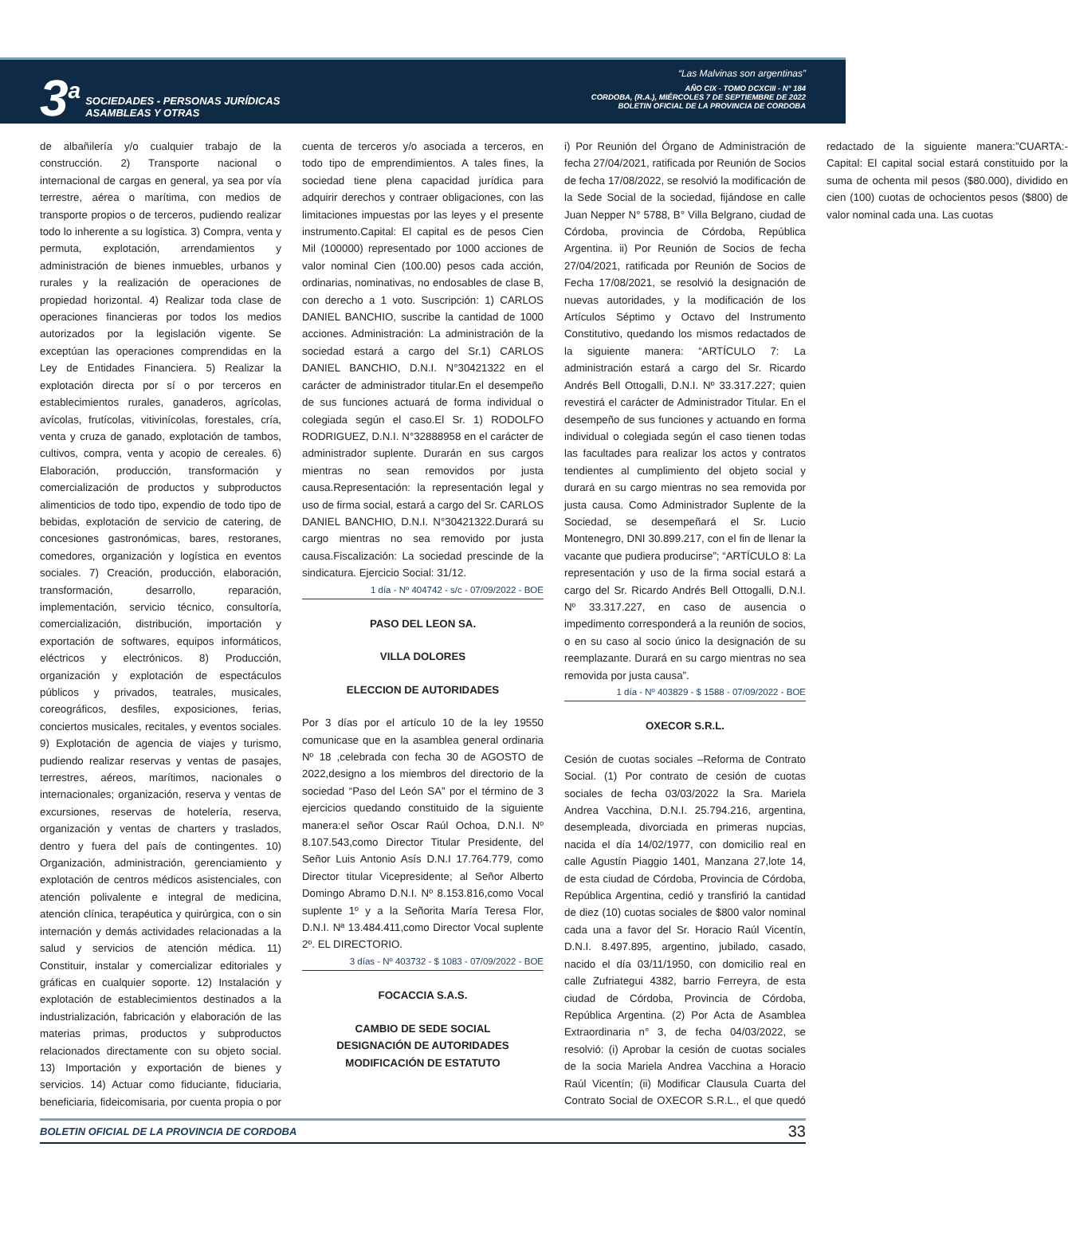3<sup>a</sup>
SOCIEDADES - PERSONAS JURÍDICAS
ASAMBLEAS Y OTRAS
“Las Malvinas son argentinas”
AÑO CIX - TOMO DCXCIII - N° 184
CORDOBA, (R.A.), MIÉRCOLES 7 DE SEPTIEMBRE DE 2022
BOLETIN OFICIAL DE LA PROVINCIA DE CORDOBA
de albañilería y/o cualquier trabajo de la construcción. 2) Transporte nacional o internacional de cargas en general, ya sea por vía terrestre, aérea o marítima, con medios de transporte propios o de terceros, pudiendo realizar todo lo inherente a su logística. 3) Compra, venta y permuta, explotación, arrendamientos y administración de bienes inmuebles, urbanos y rurales y la realización de operaciones de propiedad horizontal. 4) Realizar toda clase de operaciones financieras por todos los medios autorizados por la legislación vigente. Se exceptúan las operaciones comprendidas en la Ley de Entidades Financiera. 5) Realizar la explotación directa por sí o por terceros en establecimientos rurales, ganaderos, agrícolas, avícolas, frutícolas, vitivinícolas, forestales, cría, venta y cruza de ganado, explotación de tambos, cultivos, compra, venta y acopio de cereales. 6) Elaboración, producción, transformación y comercialización de productos y subproductos alimenticios de todo tipo, expendio de todo tipo de bebidas, explotación de servicio de catering, de concesiones gastronómicas, bares, restoranes, comedores, organización y logística en eventos sociales. 7) Creación, producción, elaboración, transformación, desarrollo, reparación, implementación, servicio técnico, consultoría, comercialización, distribución, importación y exportación de softwares, equipos informáticos, eléctricos y electrónicos. 8) Producción, organización y explotación de espectáculos públicos y privados, teatrales, musicales, coreográficos, desfiles, exposiciones, ferias, conciertos musicales, recitales, y eventos sociales. 9) Explotación de agencia de viajes y turismo, pudiendo realizar reservas y ventas de pasajes, terrestres, aéreos, marítimos, nacionales o internacionales; organización, reserva y ventas de excursiones, reservas de hotelería, reserva, organización y ventas de charters y traslados, dentro y fuera del país de contingentes. 10) Organización, administración, gerenciamiento y explotación de centros médicos asistenciales, con atención polivalente e integral de medicina, atención clínica, terapéutica y quirúrgica, con o sin internación y demás actividades relacionadas a la salud y servicios de atención médica. 11) Constituir, instalar y comercializar editoriales y gráficas en cualquier soporte. 12) Instalación y explotación de establecimientos destinados a la industrialización, fabricación y elaboración de las materias primas, productos y subproductos relacionados directamente con su objeto social. 13) Importación y exportación de bienes y servicios. 14) Actuar como fiduciante, fiduciaria, beneficiaria, fideicomisaria, por cuenta propia o por cuenta de terceros y/o asociada a terceros, en todo tipo de emprendimientos. A tales fines, la sociedad tiene plena capacidad jurídica para adquirir derechos y contraer obligaciones, con las limitaciones impuestas por las leyes y el presente instrumento.Capital: El capital es de pesos Cien Mil (100000) representado por 1000 acciones de valor nominal Cien (100.00) pesos cada acción, ordinarias, nominativas, no endosables de clase B, con derecho a 1 voto. Suscripción: 1) CARLOS DANIEL BANCHIO, suscribe la cantidad de 1000 acciones. Administración: La administración de la sociedad estará a cargo del Sr.1) CARLOS DANIEL BANCHIO, D.N.I. N°30421322 en el carácter de administrador titular.En el desempeño de sus funciones actuará de forma individual o colegiada según el caso.El Sr. 1) RODOLFO RODRIGUEZ, D.N.I. N°32888958 en el carácter de administrador suplente. Durarán en sus cargos mientras no sean removidos por justa causa.Representación: la representación legal y uso de firma social, estará a cargo del Sr. CARLOS DANIEL BANCHIO, D.N.I. N°30421322.Durará su cargo mientras no sea removido por justa causa.Fiscalización: La sociedad prescinde de la sindicatura. Ejercicio Social: 31/12.
1 día - Nº 404742 - s/c - 07/09/2022 - BOE
PASO DEL LEON SA.
VILLA DOLORES
ELECCION DE AUTORIDADES
Por 3 días por el artículo 10 de la ley 19550 comunicase que en la asamblea general ordinaria Nº 18 ,celebrada con fecha 30 de AGOSTO de 2022,designo a los miembros del directorio de la sociedad “Paso del León SA” por el término de 3 ejercicios quedando constituido de la siguiente manera:el señor Oscar Raúl Ochoa, D.N.I. Nº 8.107.543,como Director Titular Presidente, del Señor Luis Antonio Asís D.N.I 17.764.779, como Director titular Vicepresidente; al Señor Alberto Domingo Abramo D.N.I. Nº 8.153.816,como Vocal suplente 1º y a la Señorita María Teresa Flor, D.N.I. Nª 13.484.411,como Director Vocal suplente 2º. EL DIRECTORIO.
3 días - Nº 403732 - $ 1083 - 07/09/2022 - BOE
FOCACCIA S.A.S.
CAMBIO DE SEDE SOCIAL
DESIGNACIÓN DE AUTORIDADES
MODIFICACIÓN DE ESTATUTO
i) Por Reunión del Órgano de Administración de fecha 27/04/2021, ratificada por Reunión de Socios de fecha 17/08/2022, se resolvió la modificación de la Sede Social de la sociedad, fijándose en calle Juan Nepper N° 5788, B° Villa Belgrano, ciudad de Córdoba, provincia de Córdoba, República Argentina. ii) Por Reunión de Socios de fecha 27/04/2021, ratificada por Reunión de Socios de Fecha 17/08/2021, se resolvió la designación de nuevas autoridades, y la modificación de los Artículos Séptimo y Octavo del Instrumento Constitutivo, quedando los mismos redactados de la siguiente manera: “ARTÍCULO 7: La administración estará a cargo del Sr. Ricardo Andrés Bell Ottogalli, D.N.I. Nº 33.317.227; quien revestirá el carácter de Administrador Titular. En el desempeño de sus funciones y actuando en forma individual o colegiada según el caso tienen todas las facultades para realizar los actos y contratos tendientes al cumplimiento del objeto social y durará en su cargo mientras no sea removida por justa causa. Como Administrador Suplente de la Sociedad, se desempeñará el Sr. Lucio Montenegro, DNI 30.899.217, con el fin de llenar la vacante que pudiera producirse”; “ARTÍCULO 8: La representación y uso de la firma social estará a cargo del Sr. Ricardo Andrés Bell Ottogalli, D.N.I. Nº 33.317.227, en caso de ausencia o impedimento corresponderá a la reunión de socios, o en su caso al socio único la designación de su reemplazante. Durará en su cargo mientras no sea removida por justa causa”.
1 día - Nº 403829 - $ 1588 - 07/09/2022 - BOE
OXECOR S.R.L.
Cesión de cuotas sociales –Reforma de Contrato Social. (1) Por contrato de cesión de cuotas sociales de fecha 03/03/2022 la Sra. Mariela Andrea Vacchina, D.N.I. 25.794.216, argentina, desempleada, divorciada en primeras nupcias, nacida el día 14/02/1977, con domicilio real en calle Agustín Piaggio 1401, Manzana 27,lote 14, de esta ciudad de Córdoba, Provincia de Córdoba, República Argentina, cedió y transfirió la cantidad de diez (10) cuotas sociales de $800 valor nominal cada una a favor del Sr. Horacio Raúl Vicentín, D.N.I. 8.497.895, argentino, jubilado, casado, nacido el día 03/11/1950, con domicilio real en calle Zufriategui 4382, barrio Ferreyra, de esta ciudad de Córdoba, Provincia de Córdoba, República Argentina. (2) Por Acta de Asamblea Extraordinaria n° 3, de fecha 04/03/2022, se resolvió: (i) Aprobar la cesión de cuotas sociales de la socia Mariela Andrea Vacchina a Horacio Raúl Vicentín; (ii) Modificar Clausula Cuarta del Contrato Social de OXECOR S.R.L., el que quedó redactado de la siguiente manera:”CUARTA:- Capital: El capital social estará constituido por la suma de ochenta mil pesos ($80.000), dividido en cien (100) cuotas de ochocientos pesos ($800) de valor nominal cada una. Las cuotas
BOLETIN OFICIAL DE LA PROVINCIA DE CORDOBA 33